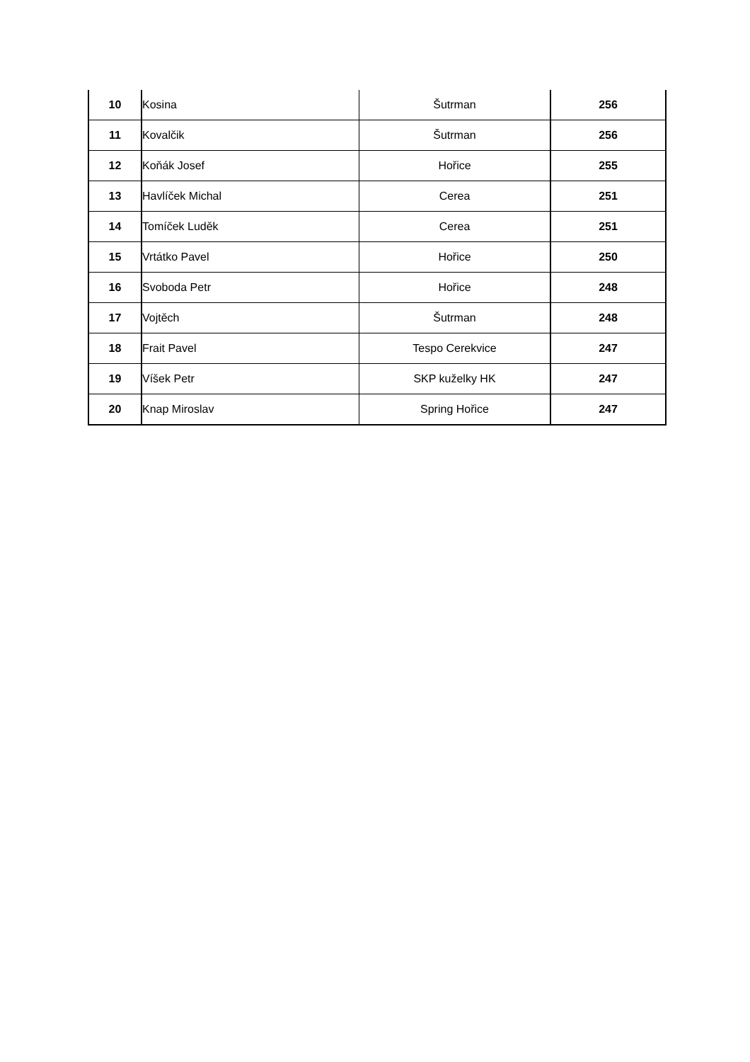| 10 | Kosina | Šutrman | 256 |
| 11 | Kovalčik | Šutrman | 256 |
| 12 | Koňák Josef | Hořice | 255 |
| 13 | Havlíček Michal | Cerea | 251 |
| 14 | Tomíček Luděk | Cerea | 251 |
| 15 | Vrtátko Pavel | Hořice | 250 |
| 16 | Svoboda Petr | Hořice | 248 |
| 17 | Vojtěch | Šutrman | 248 |
| 18 | Frait Pavel | Tespo Cerekvice | 247 |
| 19 | Víšek Petr | SKP kuželky HK | 247 |
| 20 | Knap Miroslav | Spring Hořice | 247 |